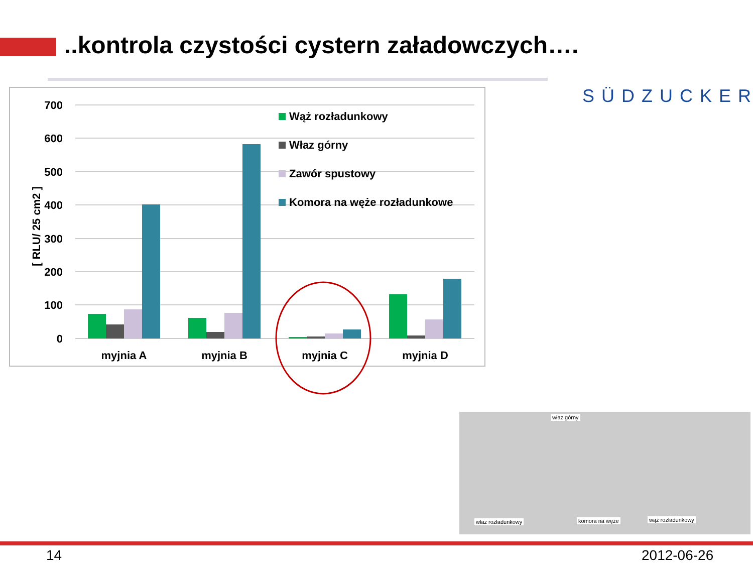..kontrola czystości cystern załadowczych….
SÜDZUCKER
700
600
500
400
300
200
100
0
[ RLU/ 25 cm2 ]
myjnia A
myjnia B
myjnia C
myjnia D
Wąż rozładunkowy
Właz górny
Zawór spustowy
Komora na węże rozładunkowe
właz górny
właz rozładunkowy komora na węże wąż rozładunkowy
14 2012-06-26